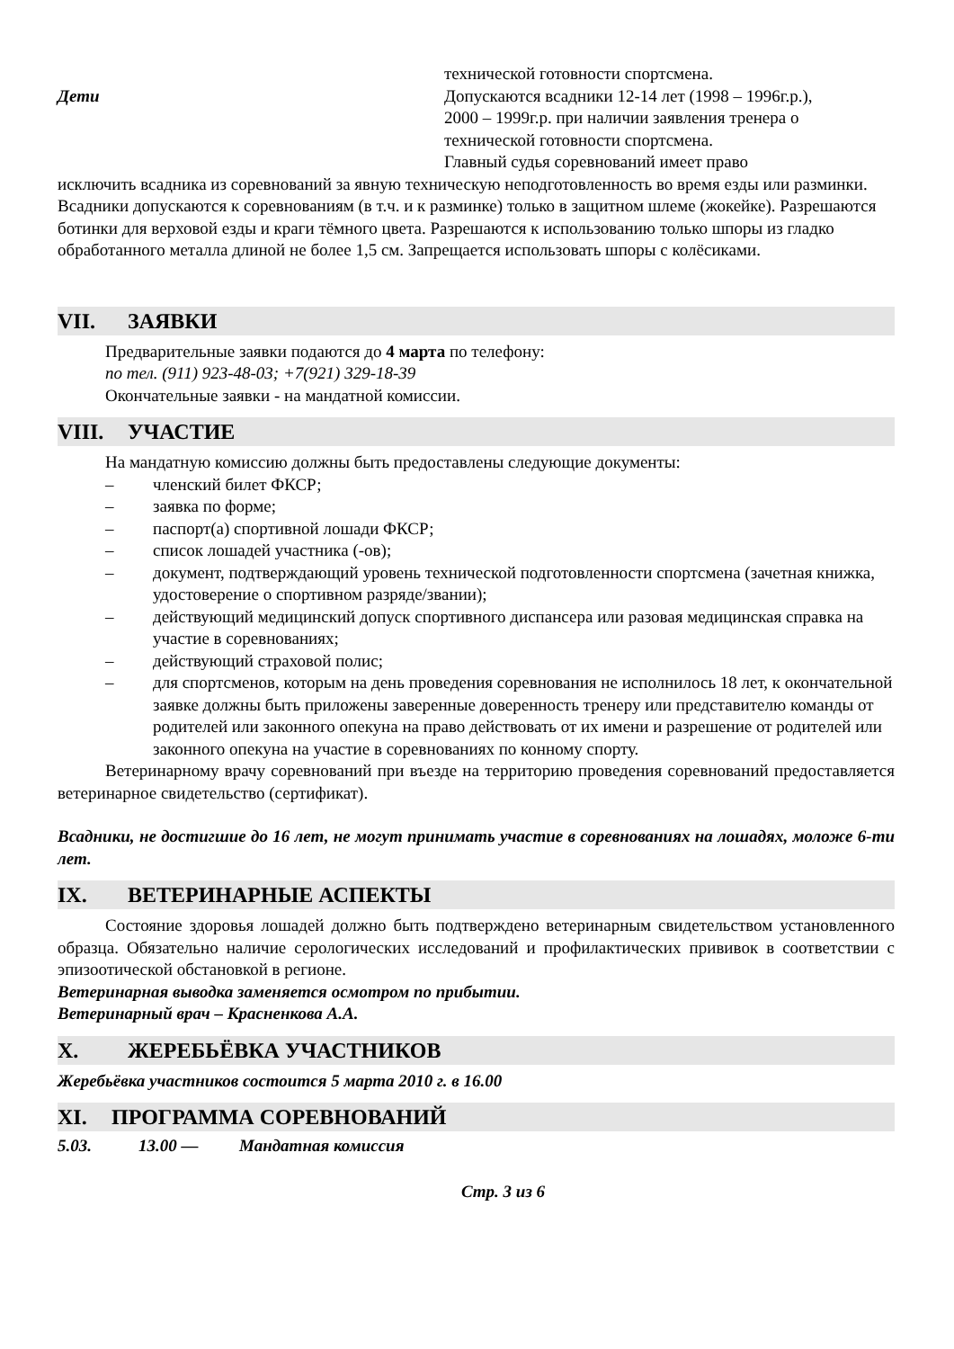технической готовности спортсмена.
Дети Допускаются всадники 12-14 лет (1998 – 1996г.р.),
2000 – 1999г.р. при наличии заявления тренера о
технической готовности спортсмена.
Главный судья соревнований имеет право
исключить всадника из соревнований за явную техническую неподготовленность во время езды или разминки. Всадники допускаются к соревнованиям (в т.ч. и к разминке) только в защитном шлеме (жокейке). Разрешаются ботинки для верховой езды и краги тёмного цвета. Разрешаются к использованию только шпоры из гладко обработанного металла длиной не более 1,5 см. Запрещается использовать шпоры с колёсиками.
VII. ЗАЯВКИ
Предварительные заявки подаются до 4 марта по телефону:
по тел. (911) 923-48-03; +7(921) 329-18-39
Окончательные заявки - на мандатной комиссии.
VIII. УЧАСТИЕ
На мандатную комиссию должны быть предоставлены следующие документы:
– членский билет ФКСР;
– заявка по форме;
– паспорт(а) спортивной лошади ФКСР;
– список лошадей участника (-ов);
– документ, подтверждающий уровень технической подготовленности спортсмена (зачетная книжка, удостоверение о спортивном разряде/звании);
– действующий медицинский допуск спортивного диспансера или разовая медицинская справка на участие в соревнованиях;
– действующий страховой полис;
– для спортсменов, которым на день проведения соревнования не исполнилось 18 лет, к окончательной заявке должны быть приложены заверенные доверенность тренеру или представителю команды от родителей или законного опекуна на право действовать от их имени и разрешение от родителей или законного опекуна на участие в соревнованиях по конному спорту.
Ветеринарному врачу соревнований при въезде на территорию проведения соревнований предоставляется ветеринарное свидетельство (сертификат).
Всадники, не достигшие до 16 лет, не могут принимать участие в соревнованиях на лошадях, моложе 6-ти лет.
IX. ВЕТЕРИНАРНЫЕ АСПЕКТЫ
Состояние здоровья лошадей должно быть подтверждено ветеринарным свидетельством установленного образца. Обязательно наличие серологических исследований и профилактических прививок в соответствии с эпизоотической обстановкой в регионе.
Ветеринарная выводка заменяется осмотром по прибытии.
Ветеринарный врач – Красненкова А.А.
X. ЖЕРЕБЬЁВКА УЧАСТНИКОВ
Жеребьёвка участников состоится 5 марта 2010 г. в 16.00
XI. ПРОГРАММА СОРЕВНОВАНИЙ
5.03. 13.00 — Мандатная комиссия
Стр. 3 из 6